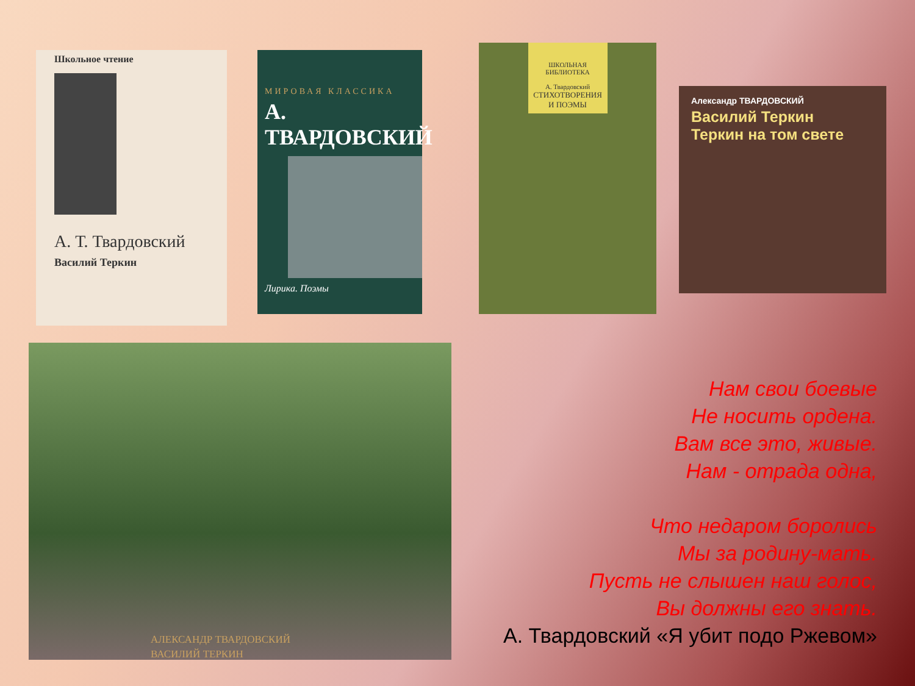Школьное чтение
А. Т. Твардовский
Василий Теркин
МИРОВАЯ КЛАССИКА
А. ТВАРДОВСКИЙ
Лирика. Поэмы
ШКОЛЬНАЯ БИБЛИОТЕКА
А. Твардовский
СТИХОТВОРЕНИЯ
И ПОЭМЫ
Александр ТВАРДОВСКИЙ
Василий Теркин
Теркин на том свете
АЛЕКСАНДР ТВАРДОВСКИЙ
ВАСИЛИЙ ТЕРКИН
Нам свои боевые
Не носить ордена.
Вам все это, живые.
Нам - отрада одна,
Что недаром боролись
Мы за родину-мать.
Пусть не слышен наш голос,
Вы должны его знать.
А. Твардовский «Я убит подо Ржевом»